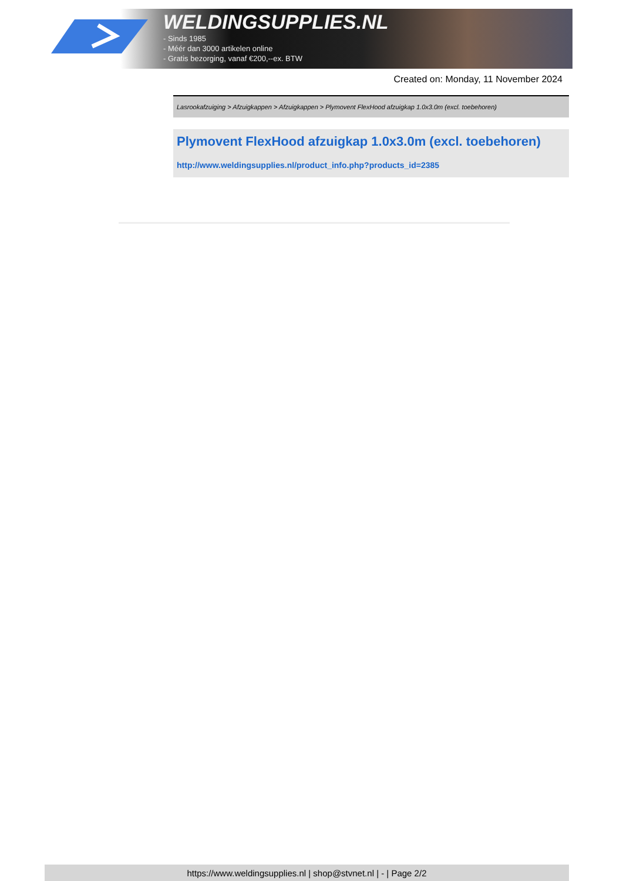WELDINGSUPPLIES.NL
- Sinds 1985
- Méér dan 3000 artikelen online
- Gratis bezorging, vanaf €200,--ex. BTW
Created on: Monday, 11 November 2024
Lasrookafzuiging > Afzuigkappen > Afzuigkappen > Plymovent FlexHood afzuigkap 1.0x3.0m (excl. toebehoren)
Plymovent FlexHood afzuigkap 1.0x3.0m (excl. toebehoren)
http://www.weldingsupplies.nl/product_info.php?products_id=2385
https://www.weldingsupplies.nl | shop@stvnet.nl | - | Page 2/2